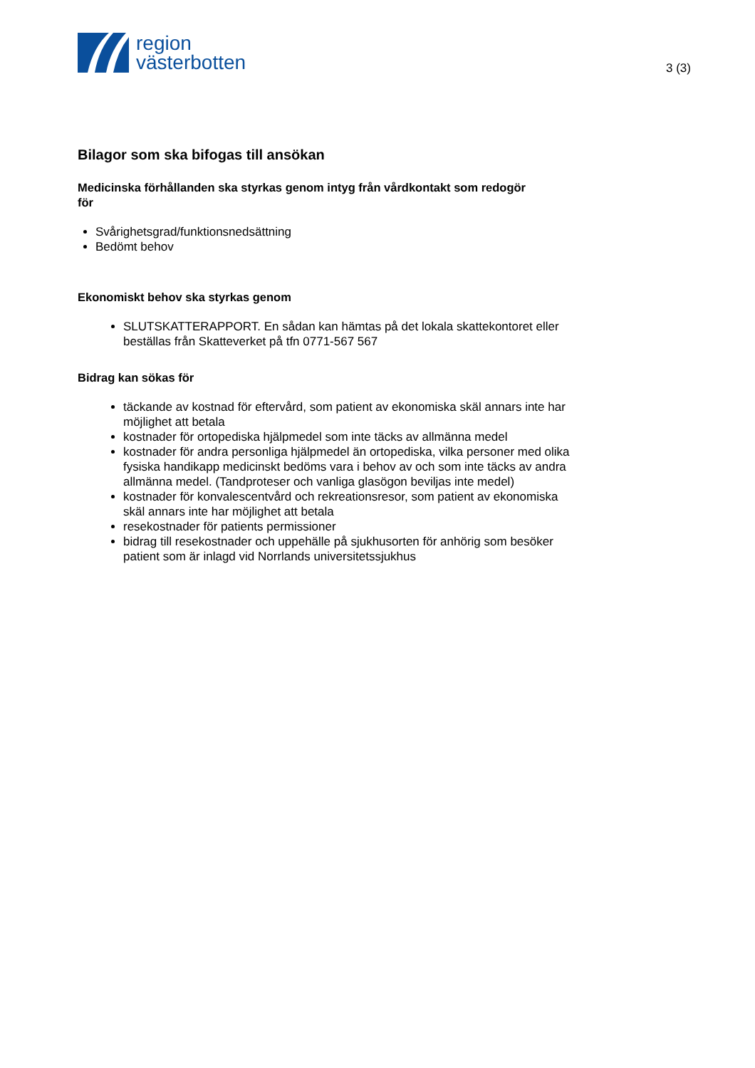region
västerbotten
3 (3)
Bilagor som ska bifogas till ansökan
Medicinska förhållanden ska styrkas genom intyg från vårdkontakt som redogör för
Svårighetsgrad/funktionsnedsättning
Bedömt behov
Ekonomiskt behov ska styrkas genom
SLUTSKATTERAPPORT. En sådan kan hämtas på det lokala skattekontoret eller beställas från Skatteverket på tfn 0771-567 567
Bidrag kan sökas för
täckande av kostnad för eftervård, som patient av ekonomiska skäl annars inte har möjlighet att betala
kostnader för ortopediska hjälpmedel som inte täcks av allmänna medel
kostnader för andra personliga hjälpmedel än ortopediska, vilka personer med olika fysiska handikapp medicinskt bedöms vara i behov av och som inte täcks av andra allmänna medel. (Tandproteser och vanliga glasögon beviljas inte medel)
kostnader för konvalescentvård och rekreationsresor, som patient av ekonomiska skäl annars inte har möjlighet att betala
resekostnader för patients permissioner
bidrag till resekostnader och uppehälle på sjukhusorten för anhörig som besöker patient som är inlagd vid Norrlands universitetssjukhus